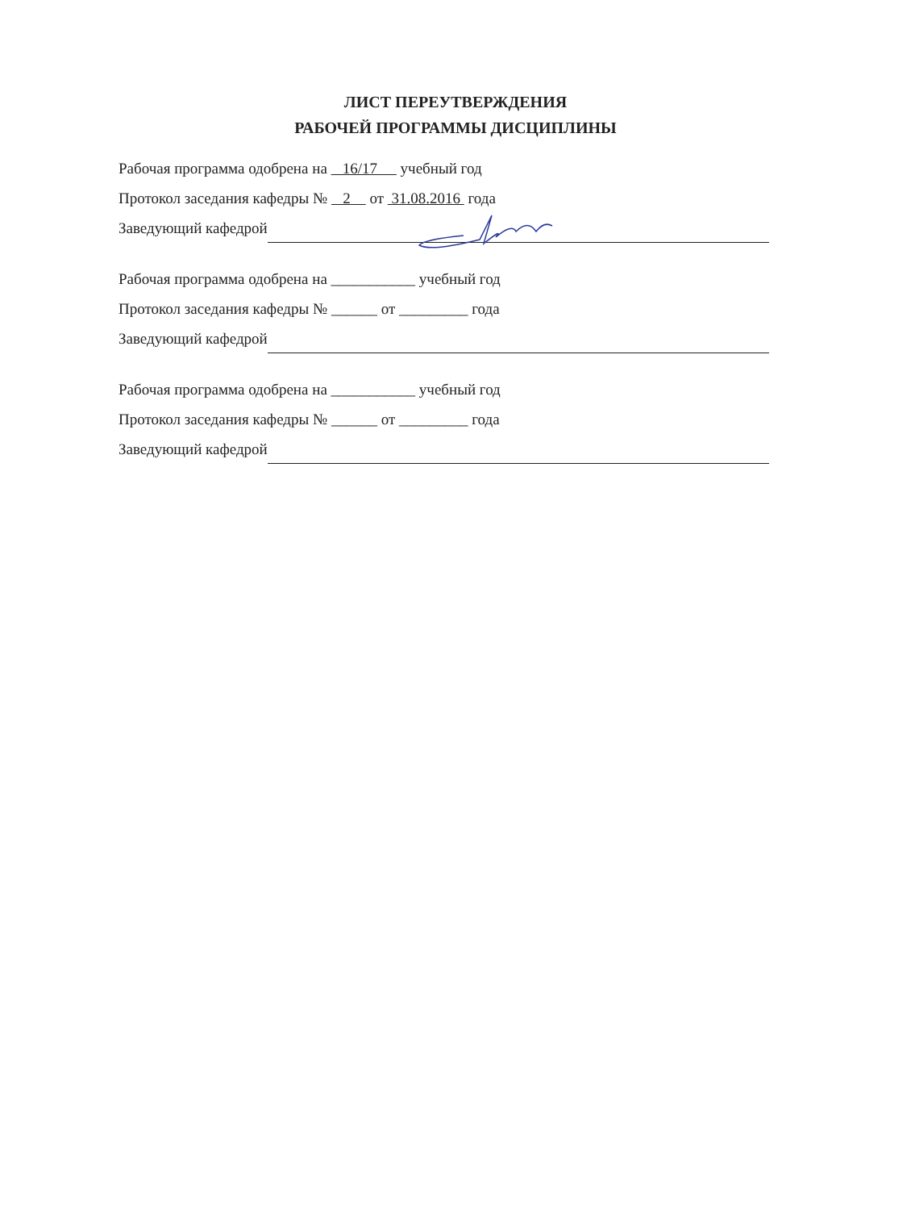ЛИСТ ПЕРЕУТВЕРЖДЕНИЯ
РАБОЧЕЙ ПРОГРАММЫ ДИСЦИПЛИНЫ
Рабочая программа одобрена на 16/17 учебный год
Протокол заседания кафедры № 2 от 31.08.2016 года
Заведующий кафедрой
Рабочая программа одобрена на ___________ учебный год
Протокол заседания кафедры № ______ от _________ года
Заведующий кафедрой
Рабочая программа одобрена на ___________ учебный год
Протокол заседания кафедры № ______ от _________ года
Заведующий кафедрой